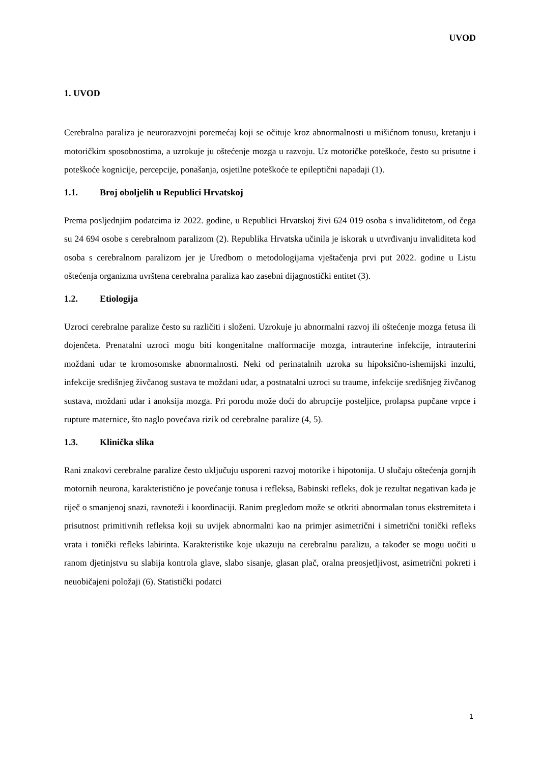UVOD
1. UVOD
Cerebralna paraliza je neurorazvojni poremećaj koji se očituje kroz abnormalnosti u mišićnom tonusu, kretanju i motoričkim sposobnostima, a uzrokuje ju oštećenje mozga u razvoju. Uz motoričke poteškoće, često su prisutne i poteškoće kognicije, percepcije, ponašanja, osjetilne poteškoće te epileptični napadaji (1).
1.1. Broj oboljelih u Republici Hrvatskoj
Prema posljednjim podatcima iz 2022. godine, u Republici Hrvatskoj živi 624 019 osoba s invaliditetom, od čega su 24 694 osobe s cerebralnom paralizom (2). Republika Hrvatska učinila je iskorak u utvrđivanju invaliditeta kod osoba s cerebralnom paralizom jer je Uredbom o metodologijama vještačenja prvi put 2022. godine u Listu oštećenja organizma uvrštena cerebralna paraliza kao zasebni dijagnostički entitet (3).
1.2. Etiologija
Uzroci cerebralne paralize često su različiti i složeni. Uzrokuje ju abnormalni razvoj ili oštećenje mozga fetusa ili dojenčeta. Prenatalni uzroci mogu biti kongenitalne malformacije mozga, intrauterine infekcije, intrauterini moždani udar te kromosomske abnormalnosti. Neki od perinatalnih uzroka su hipoksično-ishemijski inzulti, infekcije središnjeg živčanog sustava te moždani udar, a postnatalni uzroci su traume, infekcije središnjeg živčanog sustava, moždani udar i anoksija mozga. Pri porodu može doći do abrupcije posteljice, prolapsa pupčane vrpce i rupture maternice, što naglo povećava rizik od cerebralne paralize (4, 5).
1.3. Klinička slika
Rani znakovi cerebralne paralize često uključuju usporeni razvoj motorike i hipotonija. U slučaju oštećenja gornjih motornih neurona, karakteristično je povećanje tonusa i refleksa, Babinski refleks, dok je rezultat negativan kada je riječ o smanjenoj snazi, ravnoteži i koordinaciji. Ranim pregledom može se otkriti abnormalan tonus ekstremiteta i prisutnost primitivnih refleksa koji su uvijek abnormalni kao na primjer asimetrični i simetrični tonički refleks vrata i tonički refleks labirinta. Karakteristike koje ukazuju na cerebralnu paralizu, a također se mogu uočiti u ranom djetinjstvu su slabija kontrola glave, slabo sisanje, glasan plač, oralna preosjetljivost, asimetrični pokreti i neuobičajeni položaji (6). Statistički podatci
1